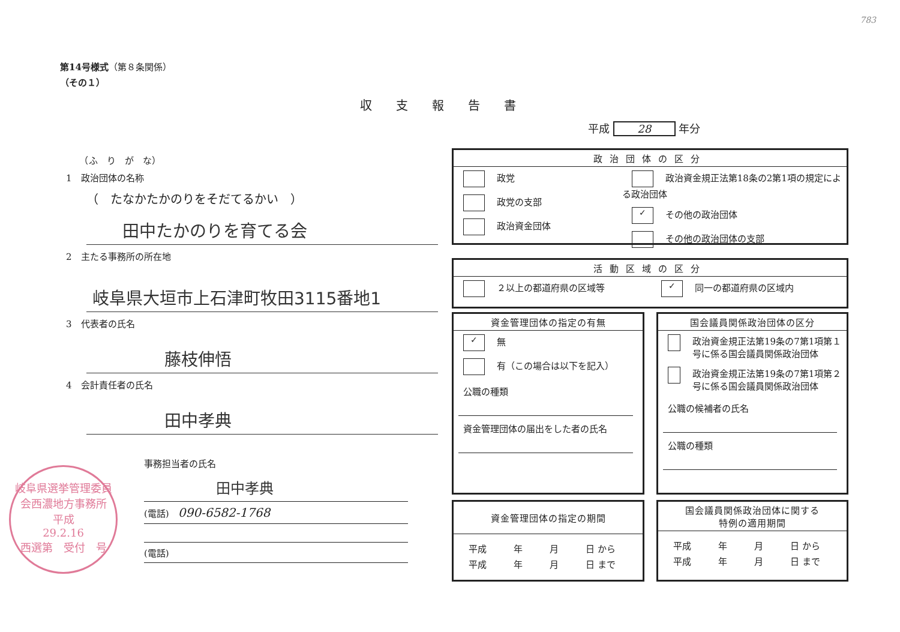783
第14号様式（第８条関係）
（その１）
収支報告書
平成 28 年分
　　（ふ　り　が　な）
1　政治団体の名称
（　たなかたかのりをそだてるかい　）
田中たかのりを育てる会
2　主たる事務所の所在地
岐阜県大垣市上石津町牧田3115番地1
3　代表者の氏名
藤枝伸悟
4　会計責任者の氏名
田中孝典
岐阜県選挙管理委員会西濃地方事務所
平成
29.2.16
西選第　受付　号
事務担当者の氏名
田中孝典
(電話)　090-6582-1768
(電話)
政治団体の区分
政党
政党の支部
政治資金団体
政治資金規正法第18条の2第1項の規定による政治団体
✓ その他の政治団体
その他の政治団体の支部
活動区域の区分
２以上の都道府県の区域等
✓ 同一の都道府県の区域内
資金管理団体の指定の有無
✓ 無
有（この場合は以下を記入）
公職の種類
資金管理団体の届出をした者の氏名
国会議員関係政治団体の区分
政治資金規正法第19条の7第1項第１号に係る国会議員関係政治団体
政治資金規正法第19条の7第1項第２号に係る国会議員関係政治団体
公職の候補者の氏名
公職の種類
資金管理団体の指定の期間
平成　　　年　　　月　　　日 から
平成　　　年　　　月　　　日 まで
国会議員関係政治団体に関する
特例の適用期間
平成　　　年　　　月　　　日 から
平成　　　年　　　月　　　日 まで